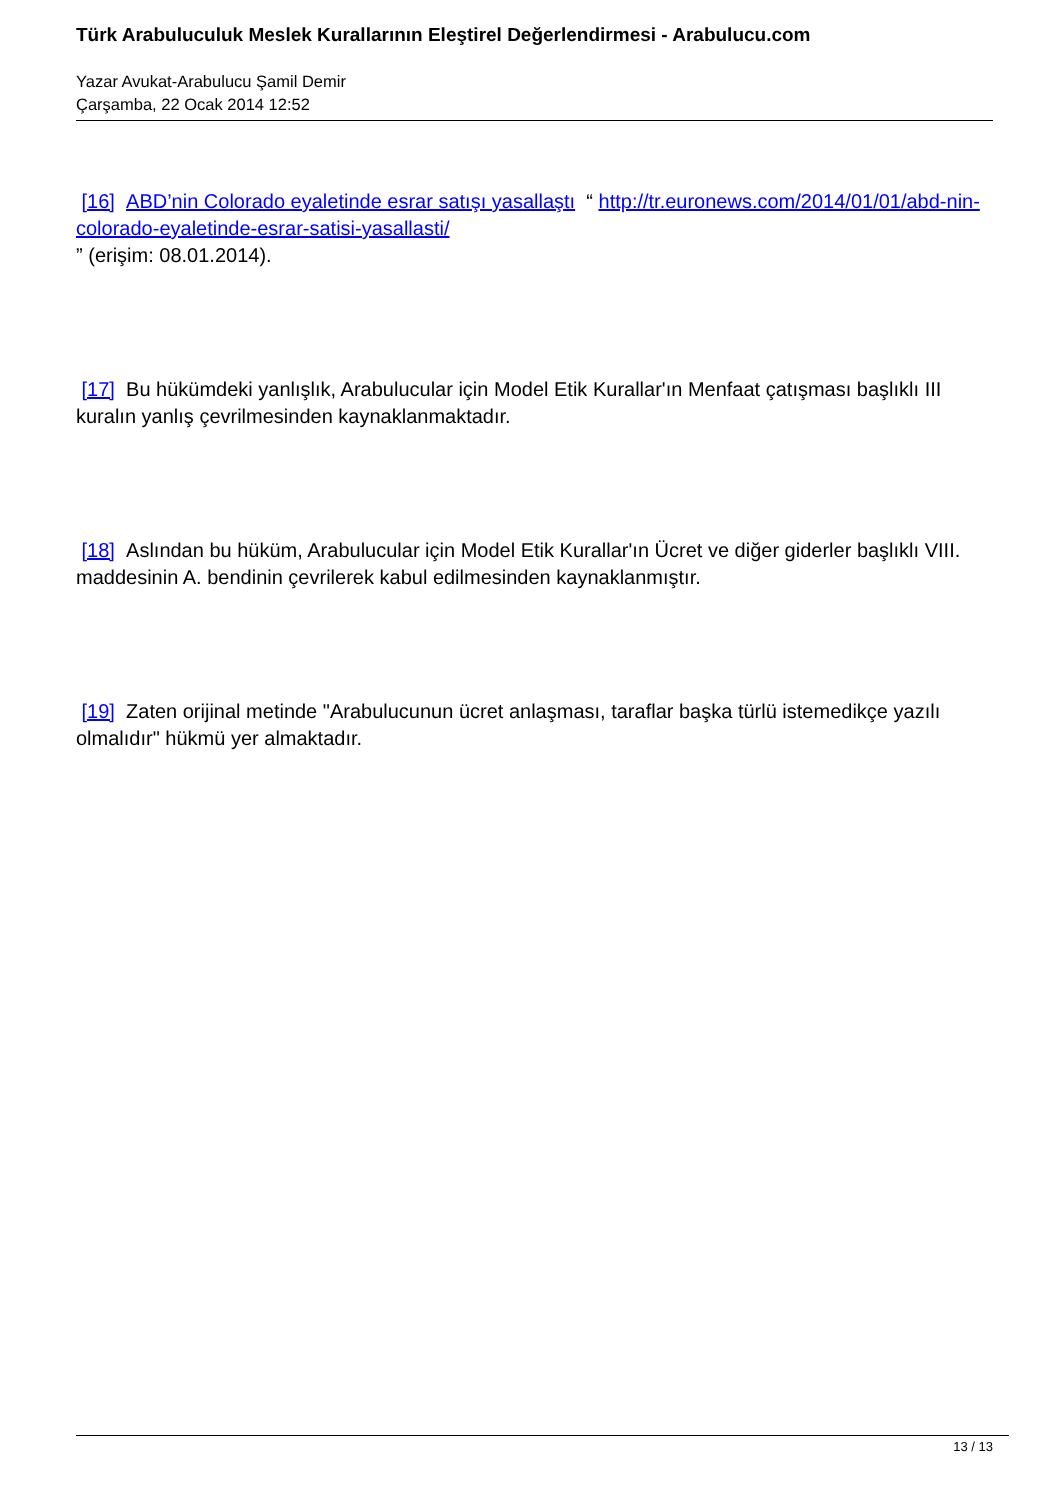Türk Arabuluculuk Meslek Kurallarının Eleştirel Değerlendirmesi - Arabulucu.com
Yazar Avukat-Arabulucu Şamil Demir
Çarşamba, 22 Ocak 2014 12:52
[16] ABD’nin Colorado eyaletinde esrar satışı yasallaştı “ http://tr.euronews.com/2014/01/01/abd-nin-colorado-eyaletinde-esrar-satisi-yasallasti/
” (erişim: 08.01.2014).
[17] Bu hükümdeki yanlışlık, Arabulucular için Model Etik Kurallar'ın Menfaat çatışması başlıklı III kuralın yanlış çevrilmesinden kaynaklanmaktadır.
[18] Aslından bu hüküm, Arabulucular için Model Etik Kurallar'ın Ücret ve diğer giderler başlıklı VIII. maddesinin A. bendinin çevrilerek kabul edilmesinden kaynaklanmıştır.
[19] Zaten orijinal metinde "Arabulucunun ücret anlaşması, taraflar başka türlü istemedikçe yazılı olmalıdır" hükmü yer almaktadır.
13 / 13